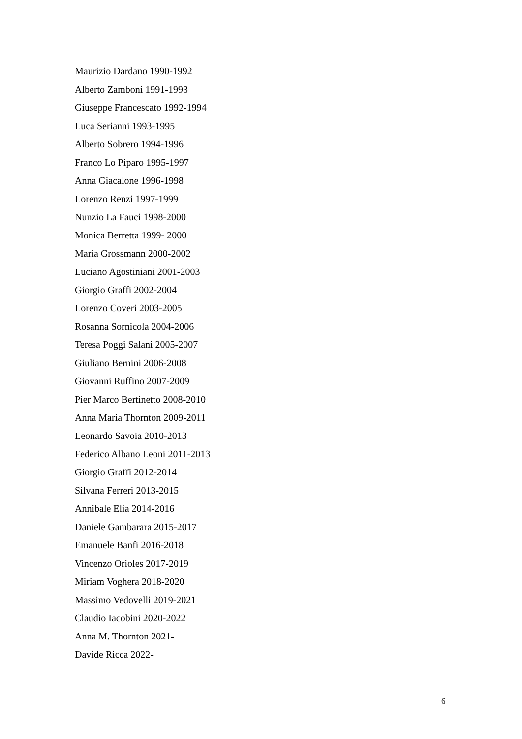Maurizio Dardano 1990-1992
Alberto Zamboni 1991-1993
Giuseppe Francescato 1992-1994
Luca Serianni 1993-1995
Alberto Sobrero 1994-1996
Franco Lo Piparo 1995-1997
Anna Giacalone 1996-1998
Lorenzo Renzi 1997-1999
Nunzio La Fauci 1998-2000
Monica Berretta 1999- 2000
Maria Grossmann 2000-2002
Luciano Agostiniani 2001-2003
Giorgio Graffi 2002-2004
Lorenzo Coveri 2003-2005
Rosanna Sornicola 2004-2006
Teresa Poggi Salani 2005-2007
Giuliano Bernini 2006-2008
Giovanni Ruffino 2007-2009
Pier Marco Bertinetto 2008-2010
Anna Maria Thornton 2009-2011
Leonardo Savoia 2010-2013
Federico Albano Leoni 2011-2013
Giorgio Graffi 2012-2014
Silvana Ferreri 2013-2015
Annibale Elia 2014-2016
Daniele Gambarara 2015-2017
Emanuele Banfi 2016-2018
Vincenzo Orioles 2017-2019
Miriam Voghera 2018-2020
Massimo Vedovelli 2019-2021
Claudio Iacobini 2020-2022
Anna M. Thornton 2021-
Davide Ricca 2022-
6